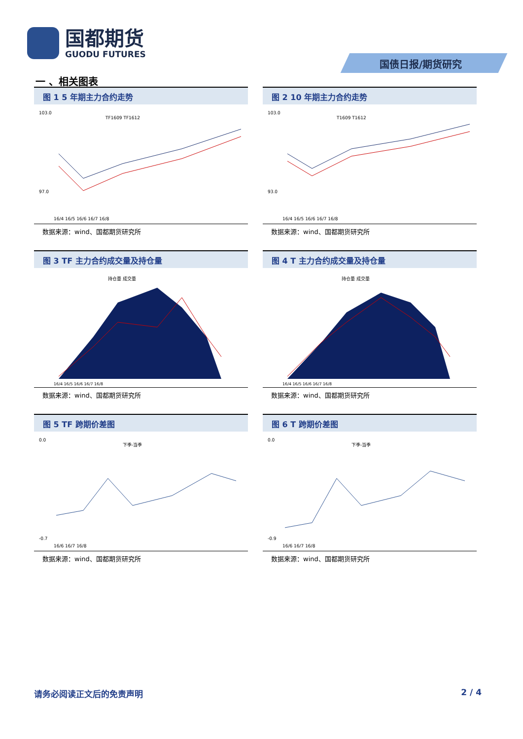国都期货
GUODU FUTURES
国债日报/期货研究
一 、相关图表
图 1 5 年期主力合约走势
103.0
97.0
TF1609 TF1612
16/4 16/5 16/6 16/7 16/8
数据来源：wind、国都期货研究所
图 2 10 年期主力合约走势
103.0
93.0
T1609 T1612
16/4 16/5 16/6 16/7 16/8
数据来源：wind、国都期货研究所
图 3 TF 主力合约成交量及持仓量
持仓量 成交量
16/4 16/5 16/6 16/7 16/8
数据来源：wind、国都期货研究所
图 4 T 主力合约成交量及持仓量
持仓量 成交量
16/4 16/5 16/6 16/7 16/8
数据来源：wind、国都期货研究所
图 5 TF 跨期价差图
0.0
-0.7
下季-当季
16/6 16/7 16/8
数据来源：wind、国都期货研究所
图 6 T 跨期价差图
0.0
-0.9
下季-当季
16/6 16/7 16/8
数据来源：wind、国都期货研究所
请务必阅读正文后的免责声明 2 / 4